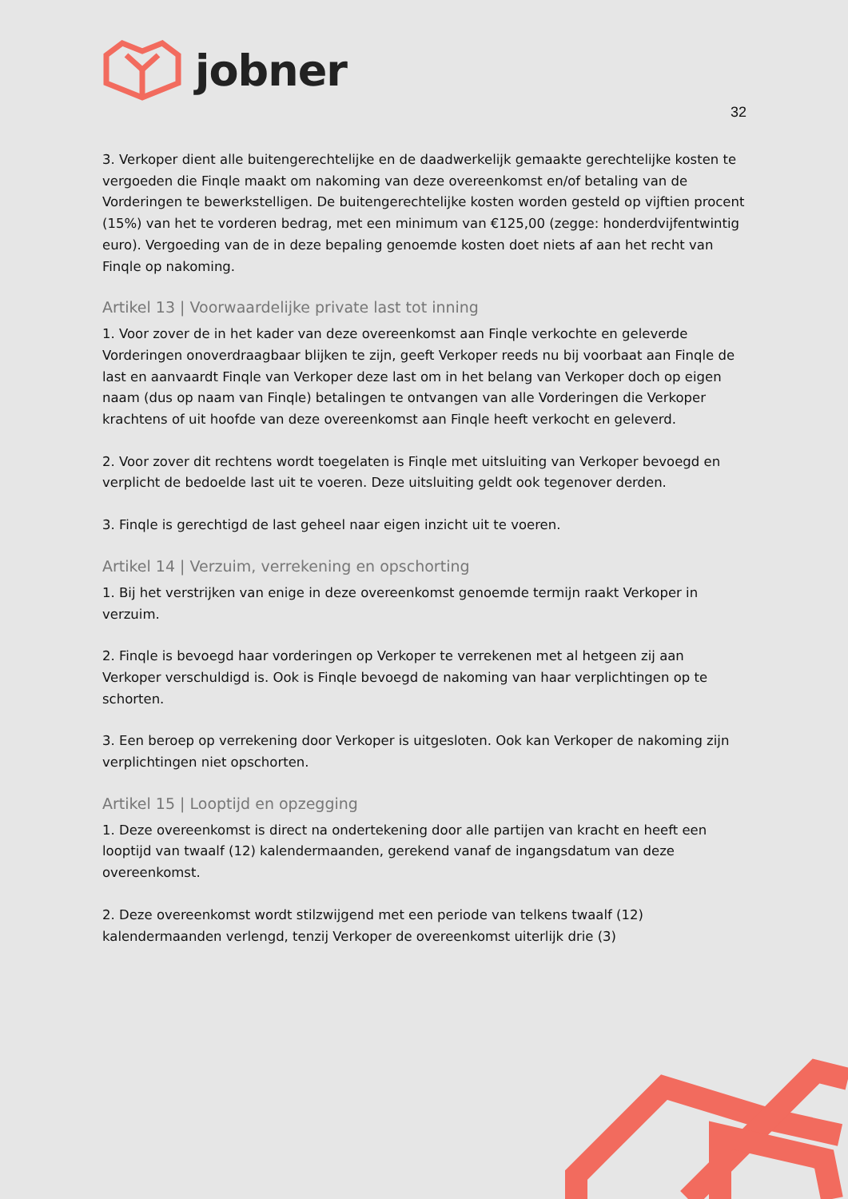jobner
32
3. Verkoper dient alle buitengerechtelijke en de daadwerkelijk gemaakte gerechtelijke kosten te vergoeden die Finqle maakt om nakoming van deze overeenkomst en/of betaling van de Vorderingen te bewerkstelligen. De buitengerechtelijke kosten worden gesteld op vijftien procent (15%) van het te vorderen bedrag, met een minimum van €125,00 (zegge: honderdvijfentwintig euro). Vergoeding van de in deze bepaling genoemde kosten doet niets af aan het recht van Finqle op nakoming.
Artikel 13 | Voorwaardelijke private last tot inning
1. Voor zover de in het kader van deze overeenkomst aan Finqle verkochte en geleverde Vorderingen onoverdraagbaar blijken te zijn, geeft Verkoper reeds nu bij voorbaat aan Finqle de last en aanvaardt Finqle van Verkoper deze last om in het belang van Verkoper doch op eigen naam (dus op naam van Finqle) betalingen te ontvangen van alle Vorderingen die Verkoper krachtens of uit hoofde van deze overeenkomst aan Finqle heeft verkocht en geleverd.
2. Voor zover dit rechtens wordt toegelaten is Finqle met uitsluiting van Verkoper bevoegd en verplicht de bedoelde last uit te voeren. Deze uitsluiting geldt ook tegenover derden.
3. Finqle is gerechtigd de last geheel naar eigen inzicht uit te voeren.
Artikel 14 | Verzuim, verrekening en opschorting
1. Bij het verstrijken van enige in deze overeenkomst genoemde termijn raakt Verkoper in verzuim.
2. Finqle is bevoegd haar vorderingen op Verkoper te verrekenen met al hetgeen zij aan Verkoper verschuldigd is. Ook is Finqle bevoegd de nakoming van haar verplichtingen op te schorten.
3. Een beroep op verrekening door Verkoper is uitgesloten. Ook kan Verkoper de nakoming zijn verplichtingen niet opschorten.
Artikel 15 | Looptijd en opzegging
1. Deze overeenkomst is direct na ondertekening door alle partijen van kracht en heeft een looptijd van twaalf (12) kalendermaanden, gerekend vanaf de ingangsdatum van deze overeenkomst.
2. Deze overeenkomst wordt stilzwijgend met een periode van telkens twaalf (12) kalendermaanden verlengd, tenzij Verkoper de overeenkomst uiterlijk drie (3)